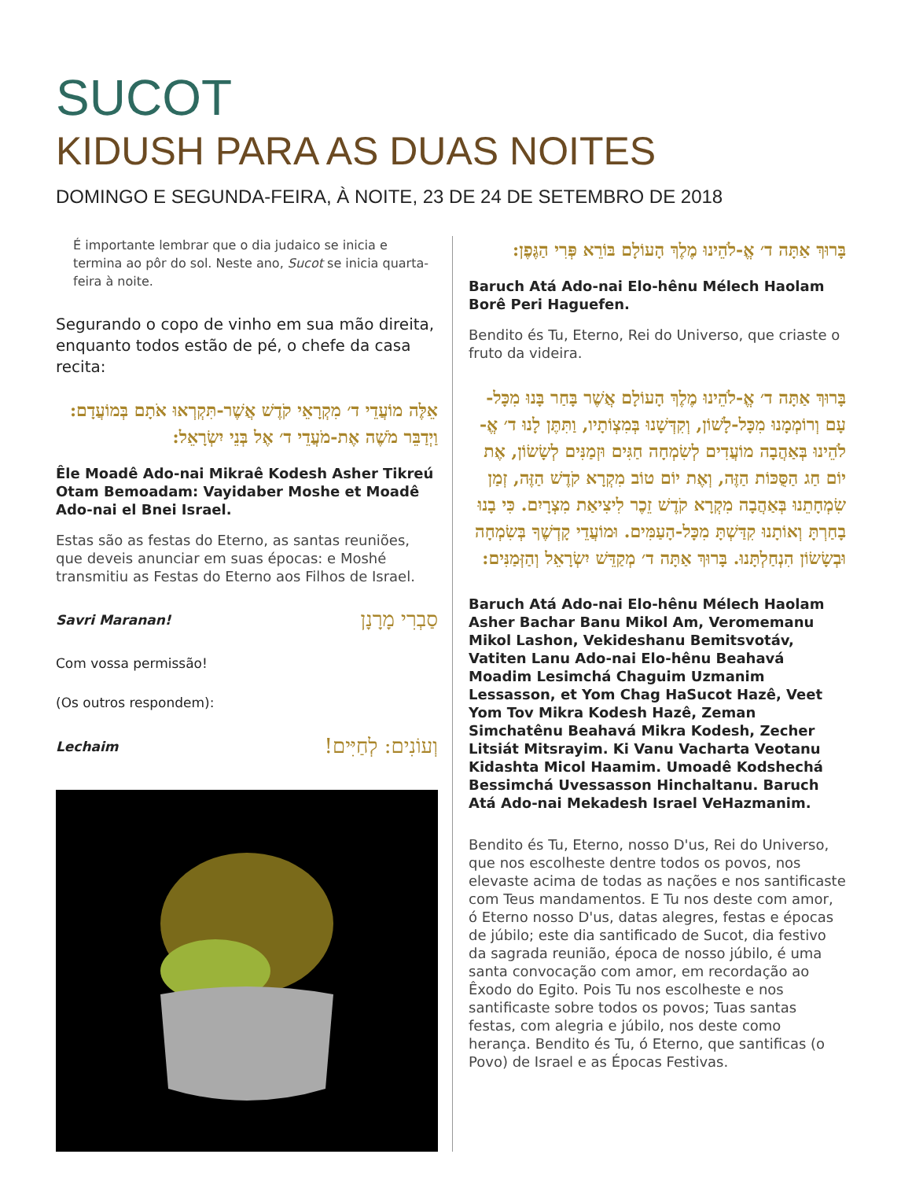SUCOT
KIDUSH PARA AS DUAS NOITES
DOMINGO E SEGUNDA-FEIRA, À NOITE, 23 DE 24 DE SETEMBRO DE 2018
É importante lembrar que o dia judaico se inicia e termina ao pôr do sol. Neste ano, Sucot se inicia quarta-feira à noite.
Segurando o copo de vinho em sua mão direita, enquanto todos estão de pé, o chefe da casa recita:
אֵלֶּה מוֹעֲדֵי ד׳ מִקְרָאֵי קֹדֶשׁ אֲשֶׁר-תִּקְרְאוּ אֹתָם בְּמוֹעֲדָם: וַיְדַבֵּר מֹשֶׁה אֶת-מֹעֲדֵי ד׳ אֶל בְּנֵי יִשְׂרָאֵל:
Êle Moadê Ado-nai Mikraê Kodesh Asher Tikreú Otam Bemoadam: Vayidaber Moshe et Moadê Ado-nai el Bnei Israel.
Estas são as festas do Eterno, as santas reuniões, que deveis anunciar em suas épocas: e Moshé transmitiu as Festas do Eterno aos Filhos de Israel.
Savri Maranan! סַבְרִי מָרָנָן
Com vossa permissão!
(Os outros respondem):
Lechaim וְעוֹנִים: לְחַיִּים!
בָּרוּךְ אַתָּה ד׳ אֱ-לֹהֵינוּ מֶלֶךְ הָעוֹלָם בּוֹרֵא פְּרִי הַגֶּפֶן:
Baruch Atá Ado-nai Elo-hênu Mélech Haolam Borê Peri Haguefen.
Bendito és Tu, Eterno, Rei do Universo, que criaste o fruto da videira.
בָּרוּךְ אַתָּה ד׳ אֱ-לֹהֵינוּ מֶלֶךְ הָעוֹלָם אֲשֶׁר בָּחַר בָּנוּ מִכָּל-עָם וְרוֹמְמָנוּ מִכָּל-לָשׁוֹן, וְקִדְּשָׁנוּ בְּמִצְוֹתָיו, וַתִּתֶּן לָנוּ ד׳ אֱ-לֹהֵינוּ בְּאַהֲבָה מוֹעֲדִים לְשִׂמְחָה חַגִּים וּזְמַנִּים לְשָׂשׂוֹן, אֶת יוֹם חַג הַסֻּכּוֹת הַזֶּה, וְאֶת יוֹם טוֹב מִקְרָא קֹדֶשׁ הַזֶּה, זְמַן שִׂמְחָתֵנוּ בְּאַהֲבָה מִקְרָא קֹדֶשׁ זֵכֶר לִיצִיאַת מִצְרָיִם. כִּי בָנוּ בָחַרְתָּ וְאוֹתָנוּ קִדַּשְׁתָּ מִכָּל-הָעַמִּים. וּמוֹעֲדֵי קָדְשֶׁךָ בְּשִׂמְחָה וּבְשָׂשׂוֹן הִנְחַלְתָּנוּ. בָּרוּךְ אַתָּה ד׳ מְקַדֵּשׁ יִשְׂרָאֵל וְהַזְּמַנִּים:
Baruch Atá Ado-nai Elo-hênu Mélech Haolam Asher Bachar Banu Mikol Am, Veromemanu Mikol Lashon, Vekideshanu Bemitsvotáv, Vatiten Lanu Ado-nai Elo-hênu Beahavá Moadim Lesimchá Chaguim Uzmanim Lessasson, et Yom Chag HaSucot Hazê, Veet Yom Tov Mikra Kodesh Hazê, Zeman Simchatênu Beahavá Mikra Kodesh, Zecher Litsiát Mitsrayim. Ki Vanu Vacharta Veotanu Kidashta Micol Haamim. Umoadê Kodshechá Bessimchá Uvessasson Hinchaltanu. Baruch Atá Ado-nai Mekadesh Israel VeHazmanim.
Bendito és Tu, Eterno, nosso D'us, Rei do Universo, que nos escolheste dentre todos os povos, nos elevaste acima de todas as nações e nos santificaste com Teus mandamentos. E Tu nos deste com amor, ó Eterno nosso D'us, datas alegres, festas e épocas de júbilo; este dia santificado de Sucot, dia festivo da sagrada reunião, época de nosso júbilo, é uma santa convocação com amor, em recordação ao Êxodo do Egito. Pois Tu nos escolheste e nos santificaste sobre todos os povos; Tuas santas festas, com alegria e júbilo, nos deste como herança. Bendito és Tu, ó Eterno, que santificas (o Povo) de Israel e as Épocas Festivas.